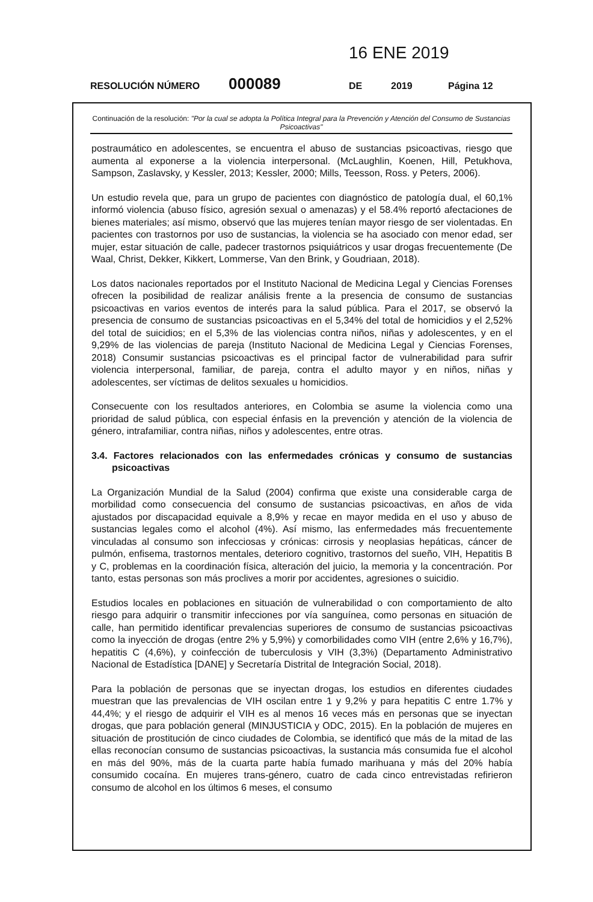16 ENE 2019
RESOLUCIÓN NÚMERO 000089 DE 2019 Página 12
Continuación de la resolución: "Por la cual se adopta la Política Integral para la Prevención y Atención del Consumo de Sustancias Psicoactivas"
postraumático en adolescentes, se encuentra el abuso de sustancias psicoactivas, riesgo que aumenta al exponerse a la violencia interpersonal. (McLaughlin, Koenen, Hill, Petukhova, Sampson, Zaslavsky, y Kessler, 2013; Kessler, 2000; Mills, Teesson, Ross. y Peters, 2006).
Un estudio revela que, para un grupo de pacientes con diagnóstico de patología dual, el 60,1% informó violencia (abuso físico, agresión sexual o amenazas) y el 58.4% reportó afectaciones de bienes materiales; así mismo, observó que las mujeres tenían mayor riesgo de ser violentadas. En pacientes con trastornos por uso de sustancias, la violencia se ha asociado con menor edad, ser mujer, estar situación de calle, padecer trastornos psiquiátricos y usar drogas frecuentemente (De Waal, Christ, Dekker, Kikkert, Lommerse, Van den Brink, y Goudriaan, 2018).
Los datos nacionales reportados por el Instituto Nacional de Medicina Legal y Ciencias Forenses ofrecen la posibilidad de realizar análisis frente a la presencia de consumo de sustancias psicoactivas en varios eventos de interés para la salud pública. Para el 2017, se observó la presencia de consumo de sustancias psicoactivas en el 5,34% del total de homicidios y el 2,52% del total de suicidios; en el 5,3% de las violencias contra niños, niñas y adolescentes, y en el 9,29% de las violencias de pareja (Instituto Nacional de Medicina Legal y Ciencias Forenses, 2018) Consumir sustancias psicoactivas es el principal factor de vulnerabilidad para sufrir violencia interpersonal, familiar, de pareja, contra el adulto mayor y en niños, niñas y adolescentes, ser víctimas de delitos sexuales u homicidios.
Consecuente con los resultados anteriores, en Colombia se asume la violencia como una prioridad de salud pública, con especial énfasis en la prevención y atención de la violencia de género, intrafamiliar, contra niñas, niños y adolescentes, entre otras.
3.4. Factores relacionados con las enfermedades crónicas y consumo de sustancias psicoactivas
La Organización Mundial de la Salud (2004) confirma que existe una considerable carga de morbilidad como consecuencia del consumo de sustancias psicoactivas, en años de vida ajustados por discapacidad equivale a 8,9% y recae en mayor medida en el uso y abuso de sustancias legales como el alcohol (4%). Así mismo, las enfermedades más frecuentemente vinculadas al consumo son infecciosas y crónicas: cirrosis y neoplasias hepáticas, cáncer de pulmón, enfisema, trastornos mentales, deterioro cognitivo, trastornos del sueño, VIH, Hepatitis B y C, problemas en la coordinación física, alteración del juicio, la memoria y la concentración. Por tanto, estas personas son más proclives a morir por accidentes, agresiones o suicidio.
Estudios locales en poblaciones en situación de vulnerabilidad o con comportamiento de alto riesgo para adquirir o transmitir infecciones por vía sanguínea, como personas en situación de calle, han permitido identificar prevalencias superiores de consumo de sustancias psicoactivas como la inyección de drogas (entre 2% y 5,9%) y comorbilidades como VIH (entre 2,6% y 16,7%), hepatitis C (4,6%), y coinfección de tuberculosis y VIH (3,3%) (Departamento Administrativo Nacional de Estadística [DANE] y Secretaría Distrital de Integración Social, 2018).
Para la población de personas que se inyectan drogas, los estudios en diferentes ciudades muestran que las prevalencias de VIH oscilan entre 1 y 9,2% y para hepatitis C entre 1.7% y 44,4%; y el riesgo de adquirir el VIH es al menos 16 veces más en personas que se inyectan drogas, que para población general (MINJUSTICIA y ODC, 2015). En la población de mujeres en situación de prostitución de cinco ciudades de Colombia, se identificó que más de la mitad de las ellas reconocían consumo de sustancias psicoactivas, la sustancia más consumida fue el alcohol en más del 90%, más de la cuarta parte había fumado marihuana y más del 20% había consumido cocaína. En mujeres trans-género, cuatro de cada cinco entrevistadas refirieron consumo de alcohol en los últimos 6 meses, el consumo